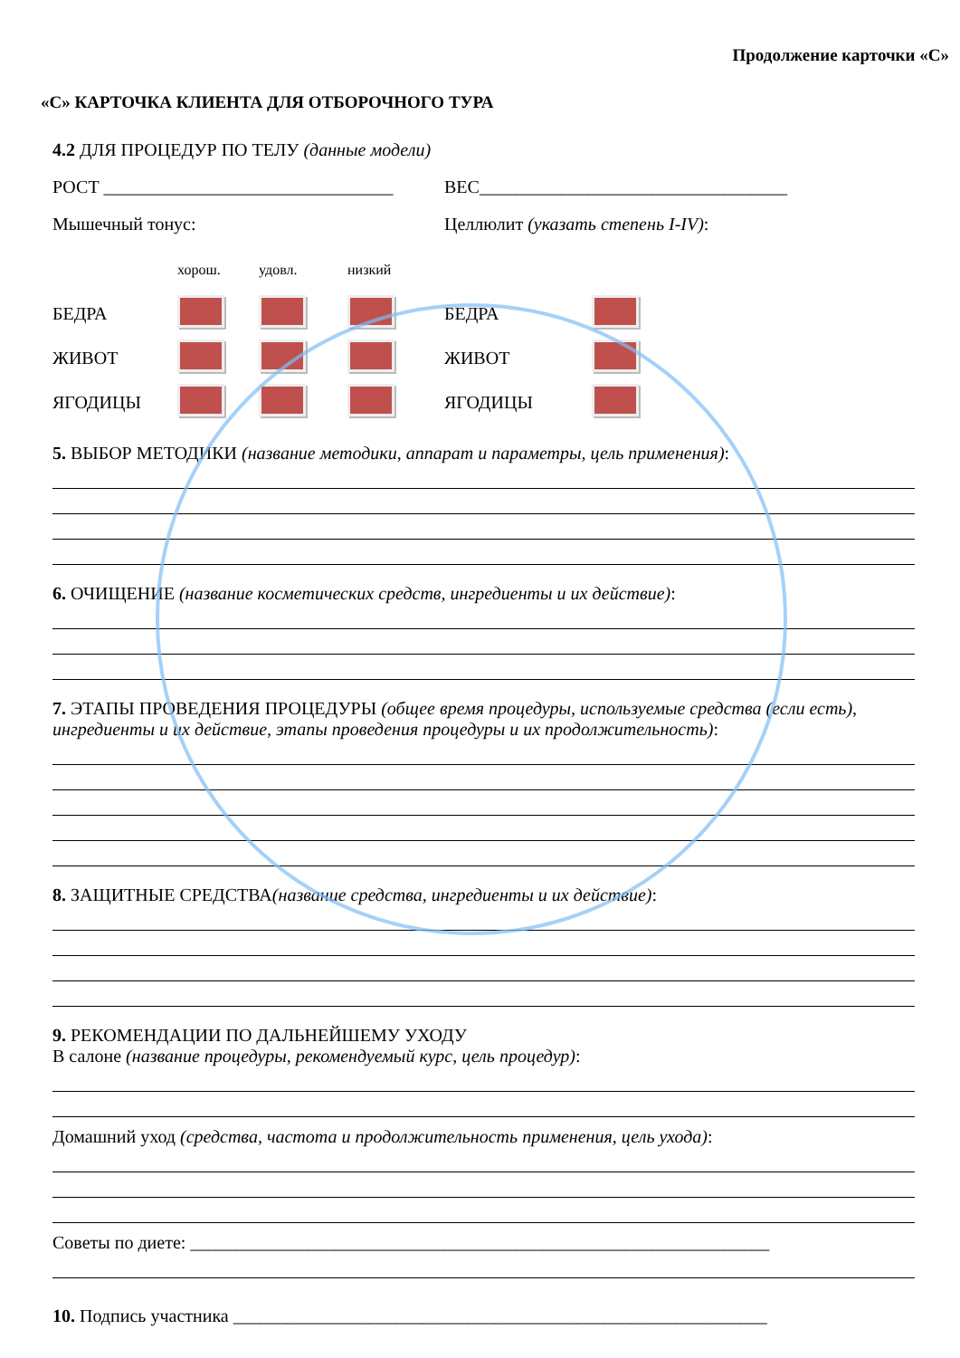Продолжение карточки «С»
«С» КАРТОЧКА КЛИЕНТА ДЛЯ ОТБОРОЧНОГО ТУРА
4.2 ДЛЯ ПРОЦЕДУР ПО ТЕЛУ (данные модели)
РОСТ ________________________________
ВЕС__________________________________
Мышечный тонус: Целлюлит (указать степень I-IV):
| | хорош. | удовл. | низкий | | |
| БЕДРА | | | | БЕДРА | |
| ЖИВОТ | | | | ЖИВОТ | |
| ЯГОДИЦЫ | | | | ЯГОДИЦЫ | |
5. ВЫБОР МЕТОДИКИ (название методики, аппарат и параметры, цель применения):
6. ОЧИЩЕНИЕ (название косметических средств, ингредиенты и их действие):
7. ЭТАПЫ ПРОВЕДЕНИЯ ПРОЦЕДУРЫ (общее время процедуры, используемые средства (если есть), ингредиенты и их действие, этапы проведения процедуры и их продолжительность):
8. ЗАЩИТНЫЕ СРЕДСТВА(название средства, ингредиенты и их действие):
9. РЕКОМЕНДАЦИИ ПО ДАЛЬНЕЙШЕМУ УХОДУ
В салоне (название процедуры, рекомендуемый курс, цель процедур):
Домашний уход (средства, частота и продолжительность применения, цель ухода):
Советы по диете: ________________________________________________________________
10. Подпись участника ___________________________________________________________